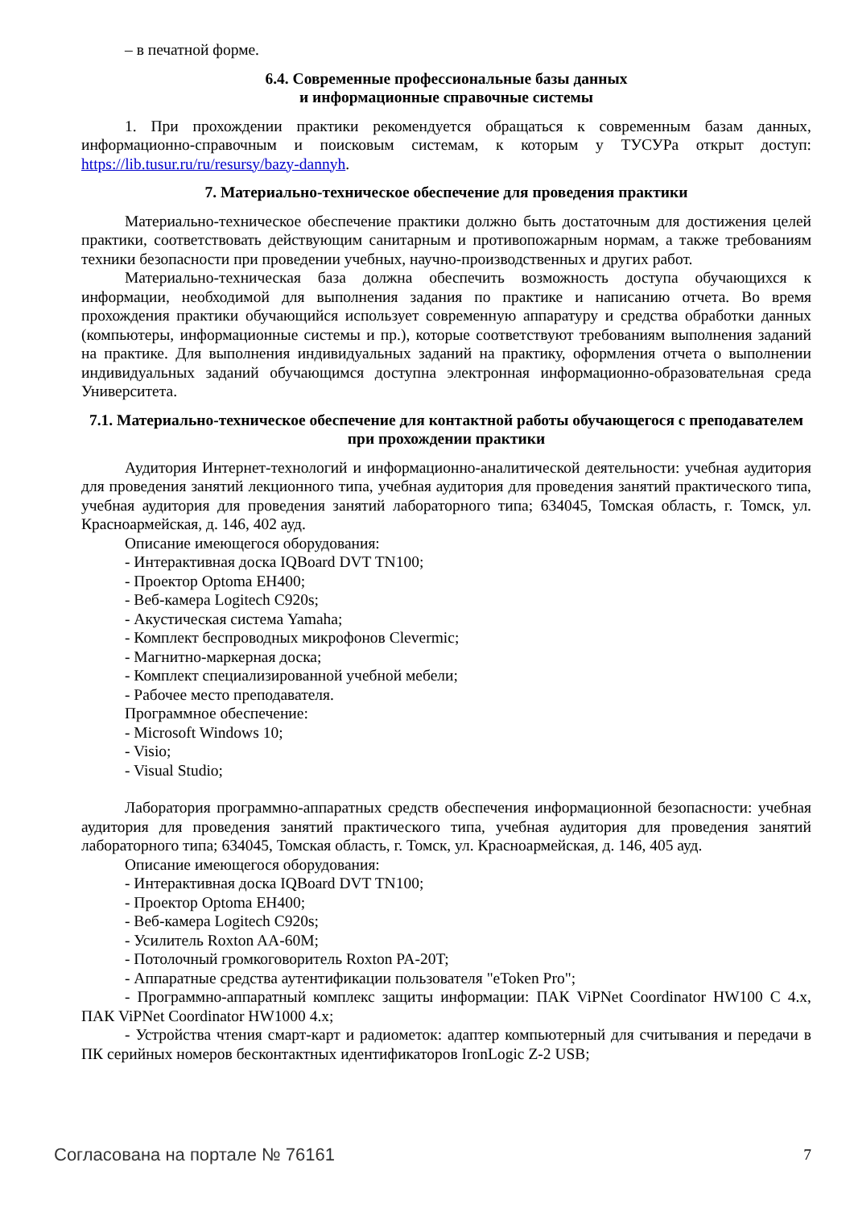– в печатной форме.
6.4. Современные профессиональные базы данных
и информационные справочные системы
1. При прохождении практики рекомендуется обращаться к современным базам данных, информационно-справочным и поисковым системам, к которым у ТУСУРа открыт доступ: https://lib.tusur.ru/ru/resursy/bazy-dannyh.
7. Материально-техническое обеспечение для проведения практики
Материально-техническое обеспечение практики должно быть достаточным для достижения целей практики, соответствовать действующим санитарным и противопожарным нормам, а также требованиям техники безопасности при проведении учебных, научно-производственных и других работ.
Материально-техническая база должна обеспечить возможность доступа обучающихся к информации, необходимой для выполнения задания по практике и написанию отчета. Во время прохождения практики обучающийся использует современную аппаратуру и средства обработки данных (компьютеры, информационные системы и пр.), которые соответствуют требованиям выполнения заданий на практике. Для выполнения индивидуальных заданий на практику, оформления отчета о выполнении индивидуальных заданий обучающимся доступна электронная информационно-образовательная среда Университета.
7.1. Материально-техническое обеспечение для контактной работы обучающегося с преподавателем при прохождении практики
Аудитория Интернет-технологий и информационно-аналитической деятельности: учебная аудитория для проведения занятий лекционного типа, учебная аудитория для проведения занятий практического типа, учебная аудитория для проведения занятий лабораторного типа; 634045, Томская область, г. Томск, ул. Красноармейская, д. 146, 402 ауд.
Описание имеющегося оборудования:
- Интерактивная доска IQBoard DVT TN100;
- Проектор Optoma EH400;
- Веб-камера Logitech C920s;
- Акустическая система Yamaha;
- Комплект беспроводных микрофонов Clevermic;
- Магнитно-маркерная доска;
- Комплект специализированной учебной мебели;
- Рабочее место преподавателя.
Программное обеспечение:
- Microsoft Windows 10;
- Visio;
- Visual Studio;
Лаборатория программно-аппаратных средств обеспечения информационной безопасности: учебная аудитория для проведения занятий практического типа, учебная аудитория для проведения занятий лабораторного типа; 634045, Томская область, г. Томск, ул. Красноармейская, д. 146, 405 ауд.
Описание имеющегося оборудования:
- Интерактивная доска IQBoard DVT TN100;
- Проектор Optoma EH400;
- Веб-камера Logitech C920s;
- Усилитель Roxton AA-60M;
- Потолочный громкоговоритель Roxton PA-20T;
- Аппаратные средства аутентификации пользователя "eToken Pro";
- Программно-аппаратный комплекс защиты информации: ПАК ViPNet Coordinator HW100 C 4.x, ПАК ViPNet Coordinator HW1000 4.x;
- Устройства чтения смарт-карт и радиометок: адаптер компьютерный для считывания и передачи в ПК серийных номеров бесконтактных идентификаторов IronLogic Z-2 USB;
Согласована на портале № 76161 7